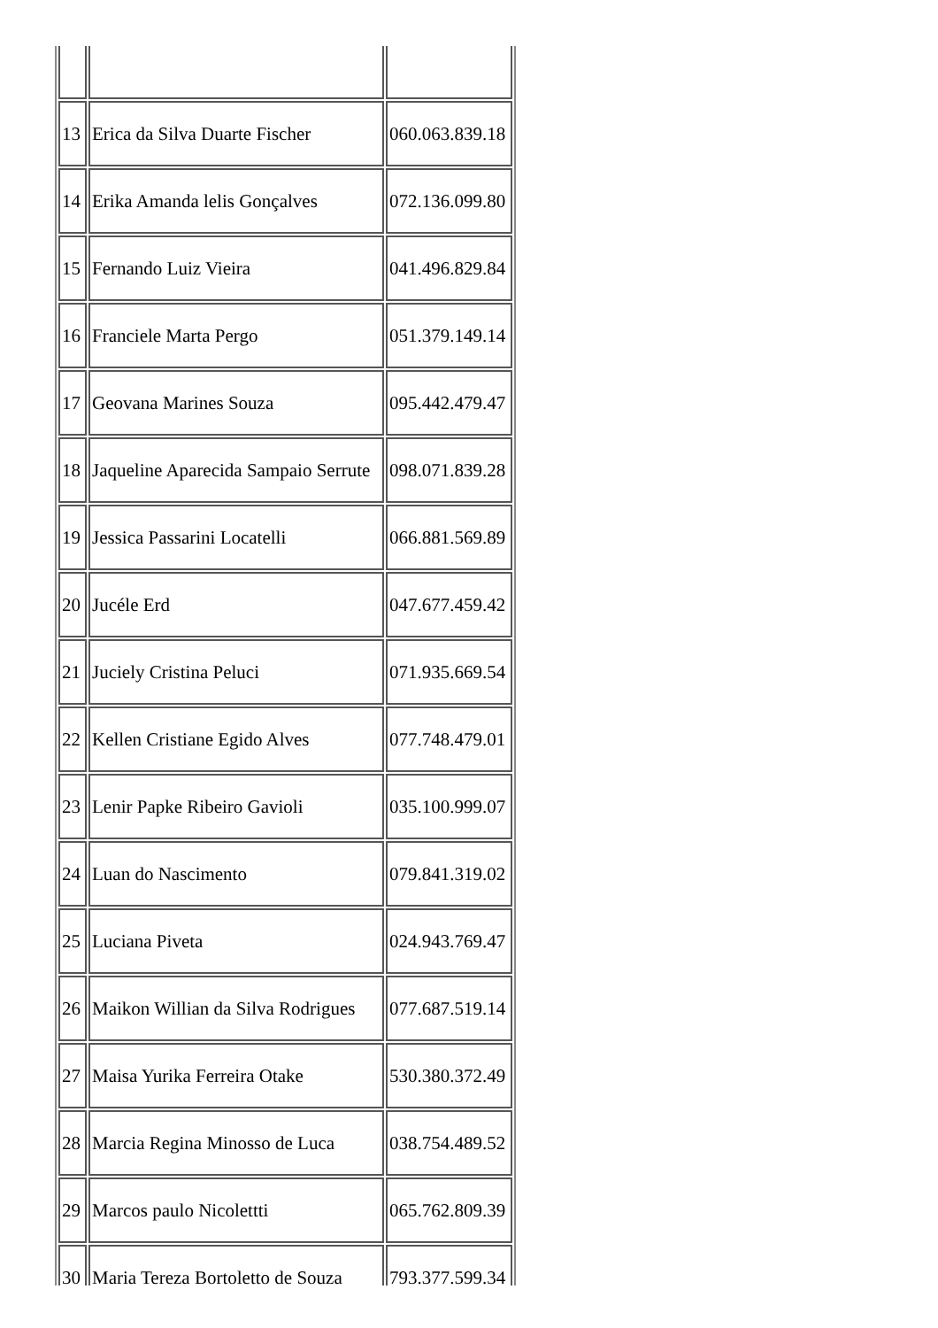| 13 | Erica da Silva Duarte Fischer | 060.063.839.18 |
| 14 | Erika Amanda lelis Gonçalves | 072.136.099.80 |
| 15 | Fernando Luiz Vieira | 041.496.829.84 |
| 16 | Franciele Marta Pergo | 051.379.149.14 |
| 17 | Geovana Marines Souza | 095.442.479.47 |
| 18 | Jaqueline Aparecida Sampaio Serrute | 098.071.839.28 |
| 19 | Jessica Passarini Locatelli | 066.881.569.89 |
| 20 | Jucéle Erd | 047.677.459.42 |
| 21 | Juciely Cristina Peluci | 071.935.669.54 |
| 22 | Kellen Cristiane Egido Alves | 077.748.479.01 |
| 23 | Lenir Papke Ribeiro Gavioli | 035.100.999.07 |
| 24 | Luan do Nascimento | 079.841.319.02 |
| 25 | Luciana Piveta | 024.943.769.47 |
| 26 | Maikon Willian da Silva Rodrigues | 077.687.519.14 |
| 27 | Maisa Yurika Ferreira Otake | 530.380.372.49 |
| 28 | Marcia Regina Minosso de Luca | 038.754.489.52 |
| 29 | Marcos paulo Nicolettti | 065.762.809.39 |
| 30 | Maria Tereza Bortoletto de Souza | 793.377.599.34 |